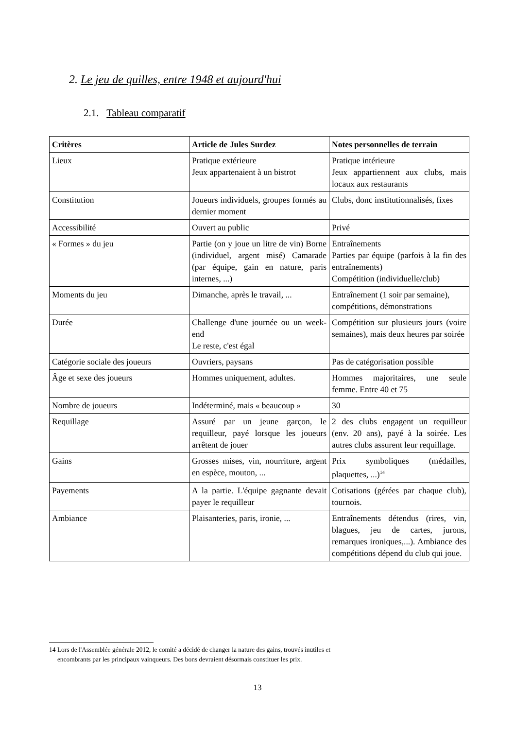2. Le jeu de quilles, entre 1948 et aujourd'hui
2.1. Tableau comparatif
| Critères | Article de Jules Surdez | Notes personnelles de terrain |
| --- | --- | --- |
| Lieux | Pratique extérieure Jeux appartenaient à un bistrot | Pratique intérieure Jeux appartiennent aux clubs, mais locaux aux restaurants |
| Constitution | Joueurs individuels, groupes formés au dernier moment | Clubs, donc institutionnalisés, fixes |
| Accessibilité | Ouvert au public | Privé |
| « Formes » du jeu | Partie (on y joue un litre de vin) Borne (individuel, argent misé) Camarade (par équipe, gain en nature, paris internes, ...) | Entraînements Parties par équipe (parfois à la fin des entraînements) Compétition (individuelle/club) |
| Moments du jeu | Dimanche, après le travail, ... | Entraînement (1 soir par semaine), compétitions, démonstrations |
| Durée | Challenge d'une journée ou un week-end Le reste, c'est égal | Compétition sur plusieurs jours (voire semaines), mais deux heures par soirée |
| Catégorie sociale des joueurs | Ouvriers, paysans | Pas de catégorisation possible |
| Âge et sexe des joueurs | Hommes uniquement, adultes. | Hommes majoritaires, une seule femme. Entre 40 et 75 |
| Nombre de joueurs | Indéterminé, mais « beaucoup » | 30 |
| Requillage | Assuré par un jeune garçon, le requilleur, payé lorsque les joueurs arrêtent de jouer | 2 des clubs engagent un requilleur (env. 20 ans), payé à la soirée. Les autres clubs assurent leur requillage. |
| Gains | Grosses mises, vin, nourriture, argent en espèce, mouton, ... | Prix symboliques (médailles, plaquettes, ...)<sup>14</sup> |
| Payements | A la partie. L'équipe gagnante devait payer le requilleur | Cotisations (gérées par chaque club), tournois. |
| Ambiance | Plaisanteries, paris, ironie, ... | Entraînements détendus (rires, vin, blagues, jeu de cartes, jurons, remarques ironiques,...). Ambiance des compétitions dépend du club qui joue. |
14 Lors de l'Assemblée générale 2012, le comité a décidé de changer la nature des gains, trouvés inutiles et
encombrants par les principaux vainqueurs. Des bons devraient désormais constituer les prix.
13